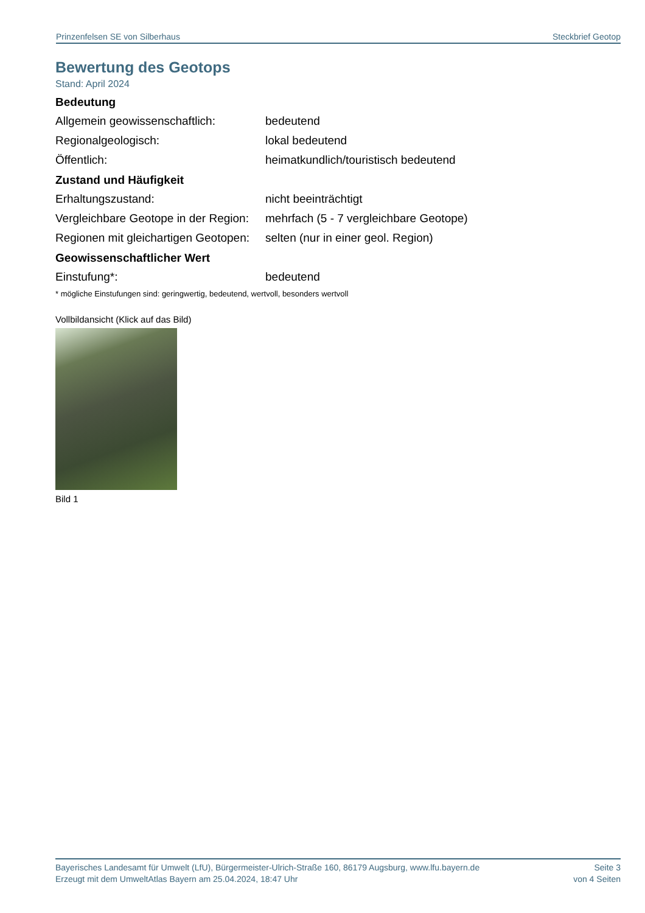Prinzenfelsen SE von Silberhaus Steckbrief Geotop
Bewertung des Geotops
Stand: April 2024
Bedeutung
| Allgemein geowissenschaftlich: | bedeutend |
| Regionalgeologisch: | lokal bedeutend |
| Öffentlich: | heimatkundlich/touristisch bedeutend |
Zustand und Häufigkeit
| Erhaltungszustand: | nicht beeinträchtigt |
| Vergleichbare Geotope in der Region: | mehrfach (5 - 7 vergleichbare Geotope) |
| Regionen mit gleichartigen Geotopen: | selten (nur in einer geol. Region) |
Geowissenschaftlicher Wert
| Einstufung*: | bedeutend |
* mögliche Einstufungen sind: geringwertig, bedeutend, wertvoll, besonders wertvoll
Vollbildansicht (Klick auf das Bild)
Bild 1
Bayerisches Landesamt für Umwelt (LfU), Bürgermeister-Ulrich-Straße 160, 86179 Augsburg, www.lfu.bayern.de
Erzeugt mit dem UmweltAtlas Bayern am 25.04.2024, 18:47 Uhr
Seite 3
von 4 Seiten